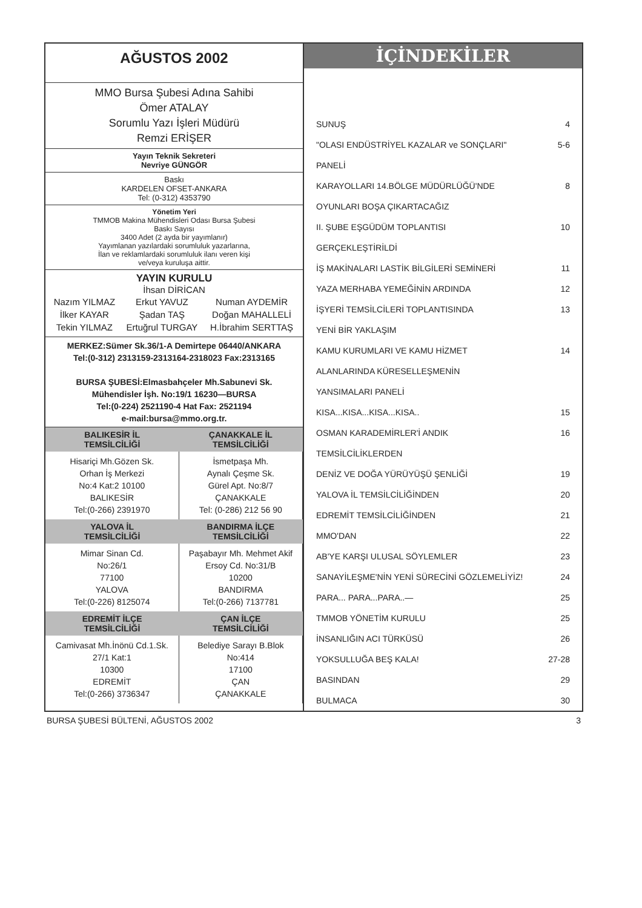AĞUSTOS 2002
MMO Bursa Şubesi Adına Sahibi
Ömer ATALAY
Sorumlu Yazı İşleri Müdürü
Remzi ERİŞER
Yayın Teknik Sekreteri
Nevriye GÜNGÖR
Baskı
KARDELEN OFSET-ANKARA
Tel: (0-312) 4353790
Yönetim Yeri
TMMOB Makina Mühendisleri Odası Bursa Şubesi
Baskı Sayısı
3400 Adet (2 ayda bir yayımlanır)
Yayımlanan yazılardaki sorumluluk yazarlarına,
İlan ve reklamlardaki sorumluluk ilanı veren kişi
ve/veya kuruluşa aittir.
YAYIN KURULU
İhsan DİRİCAN
| Nazım YILMAZ | Erkut YAVUZ | Numan AYDEMİR |
| İlker KAYAR | Şadan TAŞ | Doğan MAHALLELİ |
| Tekin YILMAZ | Ertuğrul TURGAY | H.İbrahim SERTTAŞ |
MERKEZ:Sümer Sk.36/1-A Demirtepe 06440/ANKARA
Tel:(0-312) 2313159-2313164-2318023 Fax:2313165
BURSA ŞUBESİ:Elmasbahçeler Mh.Sabunevi Sk.
Mühendisler İşh. No:19/1 16230—BURSA
Tel:(0-224) 2521190-4 Hat Fax: 2521194
e-mail:bursa@mmo.org.tr.
| BALIKESİR İL TEMSİLCİLİĞİ | ÇANAKKALE İL TEMSİLCİLİĞİ |
| --- | --- |
| Hisariçi Mh.Gözen Sk. Orhan İş Merkezi No:4 Kat:2 10100 BALIKESİR Tel:(0-266) 2391970 | İsmetpaşa Mh. Aynalı Çeşme Sk. Gürel Apt. No:8/7 ÇANAKKALE Tel: (0-286) 212 56 90 |
| YALOVA İL TEMSİLCİLİĞİ | BANDIRMA İLÇE TEMSİLCİLİĞİ |
| Mimar Sinan Cd. No:26/1 77100 YALOVA Tel:(0-226) 8125074 | Paşabayır Mh. Mehmet Akif Ersoy Cd. No:31/B 10200 BANDIRMA Tel:(0-266) 7137781 |
| EDREMİT İLÇE TEMSİLCİLİĞİ | ÇAN İLÇE TEMSİLCİLİĞİ |
| Camivasat Mh.İnönü Cd.1.Sk. 27/1 Kat:1 10300 EDREMİT Tel:(0-266) 3736347 | Belediye Sarayı B.Blok No:414 17100 ÇAN ÇANAKKALE |
İÇİNDEKİLER
| SUNUŞ | 4 |
| "OLASI ENDÜSTRİYEL KAZALAR ve SONÇLARI" | 5-6 |
| PANELİ | |
| KARAYOLLARI 14.BÖLGE MÜDÜRLÜĞÜ'NDE | 8 |
| OYUNLARI BOŞA ÇIKARTACAĞIZ | |
| II. ŞUBE EŞGÜDÜM TOPLANTISI | 10 |
| GERÇEKLEŞTİRİLDİ | |
| İŞ MAKİNALARI LASTİK BİLGİLERİ SEMİNERİ | 11 |
| YAZA MERHABA YEMEĞİNİN ARDINDA | 12 |
| İŞYERİ TEMSİLCİLERİ TOPLANTISINDA | 13 |
| YENİ BİR YAKLAŞIM | |
| KAMU KURUMLARI VE KAMU HİZMET | 14 |
| ALANLARINDA KÜRESELLEŞMENİN | |
| YANSIMALARI PANELİ | |
| KISA...KISA...KISA...KISA.. | 15 |
| OSMAN KARADEMİRLER'İ ANDIK | 16 |
| TEMSİLCİLİKLERDEN | |
| DENİZ VE DOĞA YÜRÜYÜŞÜ ŞENLİĞİ | 19 |
| YALOVA İL TEMSİLCİLİĞİNDEN | 20 |
| EDREMİT TEMSİLCİLİĞİNDEN | 21 |
| MMO'DAN | 22 |
| AB'YE KARŞI ULUSAL SÖYLEMLER | 23 |
| SANAYİLEŞME'NİN YENİ SÜRECİNİ GÖZLEMELİYİZ! | 24 |
| PARA... PARA...PARA..— | 25 |
| TMMOB YÖNETİM KURULU | 25 |
| İNSANLIĞIN ACI TÜRKÜSÜ | 26 |
| YOKSULLUĞA BEŞ KALA! | 27-28 |
| BASINDAN | 29 |
| BULMACA | 30 |
BURSA ŞUBESİ BÜLTENİ, AĞUSTOS 2002 3